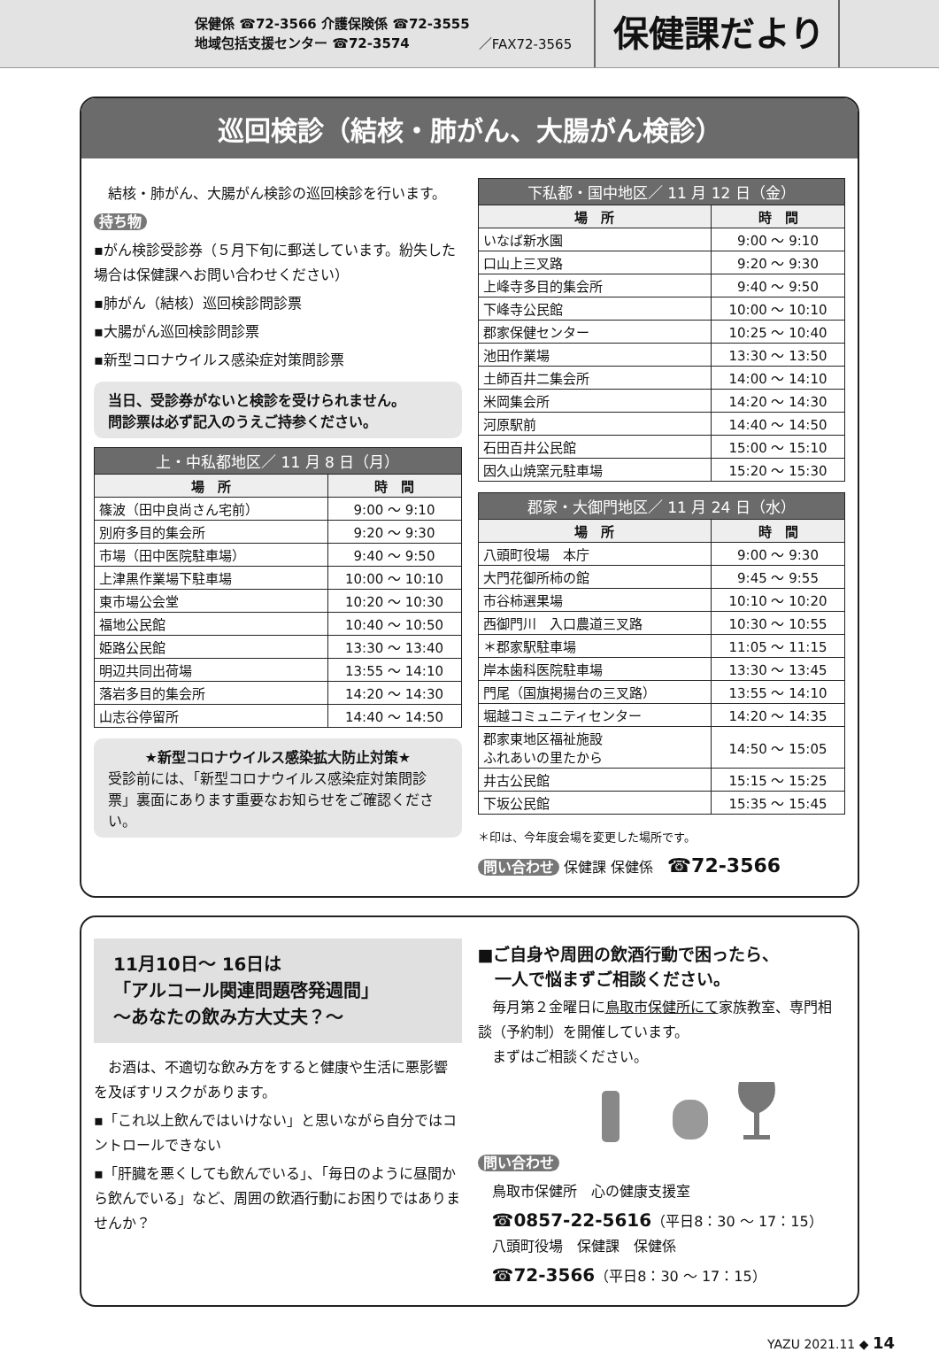保健係 ☎72-3566 介護保険係 ☎72-3555
地域包括支援センター ☎72-3574
／FAX72-3565
保健課だより
巡回検診（結核・肺がん、大腸がん検診）
　結核・肺がん、大腸がん検診の巡回検診を行います。
持ち物
▪がん検診受診券（５月下旬に郵送しています。紛失した場合は保健課へお問い合わせください）
▪肺がん（結核）巡回検診問診票
▪大腸がん巡回検診問診票
▪新型コロナウイルス感染症対策問診票
当日、受診券がないと検診を受けられません。
問診票は必ず記入のうえご持参ください。
| 上・中私都地区／ 11 月 8 日（月） | |
| --- | --- |
| 場 所 | 時 間 |
| 篠波（田中良尚さん宅前） | 9:00 ～ 9:10 |
| 別府多目的集会所 | 9:20 ～ 9:30 |
| 市場（田中医院駐車場） | 9:40 ～ 9:50 |
| 上津黒作業場下駐車場 | 10:00 ～ 10:10 |
| 東市場公会堂 | 10:20 ～ 10:30 |
| 福地公民館 | 10:40 ～ 10:50 |
| 姫路公民館 | 13:30 ～ 13:40 |
| 明辺共同出荷場 | 13:55 ～ 14:10 |
| 落岩多目的集会所 | 14:20 ～ 14:30 |
| 山志谷停留所 | 14:40 ～ 14:50 |
★新型コロナウイルス感染拡大防止対策★
受診前には、「新型コロナウイルス感染症対策問診票」裏面にあります重要なお知らせをご確認ください。
| 下私都・国中地区／ 11 月 12 日（金） | |
| --- | --- |
| 場 所 | 時 間 |
| いなば新水園 | 9:00 ～ 9:10 |
| 口山上三叉路 | 9:20 ～ 9:30 |
| 上峰寺多目的集会所 | 9:40 ～ 9:50 |
| 下峰寺公民館 | 10:00 ～ 10:10 |
| 郡家保健センター | 10:25 ～ 10:40 |
| 池田作業場 | 13:30 ～ 13:50 |
| 土師百井二集会所 | 14:00 ～ 14:10 |
| 米岡集会所 | 14:20 ～ 14:30 |
| 河原駅前 | 14:40 ～ 14:50 |
| 石田百井公民館 | 15:00 ～ 15:10 |
| 因久山焼窯元駐車場 | 15:20 ～ 15:30 |
| 郡家・大御門地区／ 11 月 24 日（水） | |
| --- | --- |
| 場 所 | 時 間 |
| 八頭町役場 本庁 | 9:00 ～ 9:30 |
| 大門花御所柿の館 | 9:45 ～ 9:55 |
| 市谷柿選果場 | 10:10 ～ 10:20 |
| 西御門川 入口農道三叉路 | 10:30 ～ 10:55 |
| ＊郡家駅駐車場 | 11:05 ～ 11:15 |
| 岸本歯科医院駐車場 | 13:30 ～ 13:45 |
| 門尾（国旗掲揚台の三叉路） | 13:55 ～ 14:10 |
| 堀越コミュニティセンター | 14:20 ～ 14:35 |
| 郡家東地区福祉施設 ふれあいの里たから | 14:50 ～ 15:05 |
| 井古公民館 | 15:15 ～ 15:25 |
| 下坂公民館 | 15:35 ～ 15:45 |
＊印は、今年度会場を変更した場所です。
問い合わせ 保健課 保健係　☎72-3566
11月10日～ 16日は
「アルコール関連問題啓発週間」
～あなたの飲み方大丈夫？～
　お酒は、不適切な飲み方をすると健康や生活に悪影響を及ぼすリスクがあります。
▪「これ以上飲んではいけない」と思いながら自分ではコントロールできない
▪「肝臓を悪くしても飲んでいる」、「毎日のように昼間から飲んでいる」など、周囲の飲酒行動にお困りではありませんか？
■ご自身や周囲の飲酒行動で困ったら、
　一人で悩まずご相談ください。
　毎月第２金曜日に鳥取市保健所にて家族教室、専門相談（予約制）を開催しています。
　まずはご相談ください。
問い合わせ
　鳥取市保健所　心の健康支援室
　☎0857-22-5616（平日8：30 ～ 17：15）
　八頭町役場　保健課　保健係
　☎72-3566（平日8：30 ～ 17：15）
YAZU 2021.11 ◆ 14